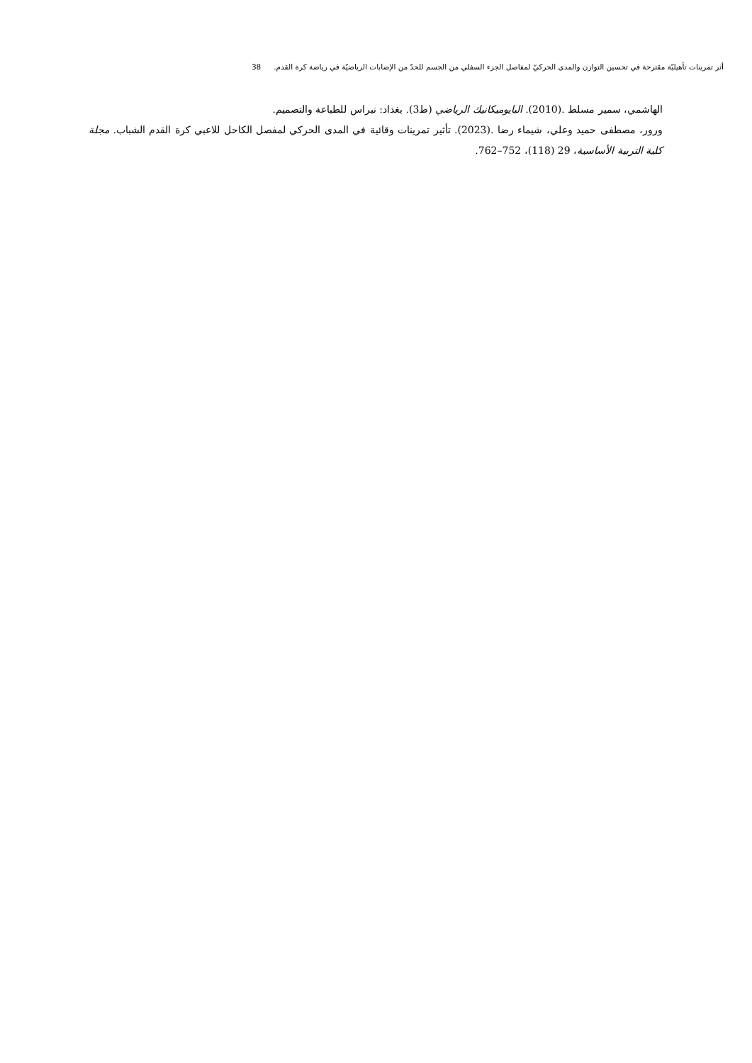أثر تمرينات تأهيليّة مقترحة في تحسين التوازن والمدى الحركيّ لمفاصل الجزء السفلي من الجسم للحدّ من الإصابات الرياضيّة في رياضة كرة القدم. 38
الهاشمي، سمير مسلط .(2010). البايوميكانيك الرياضي (ط3). بغداد: نبراس للطباعة والتصميم.
ورور، مصطفى حميد وعلي، شيماء رضا .(2023). تأثير تمرينات وقائية في المدى الحركي لمفصل الكاحل للاعبي كرة القدم الشباب. مجلة كلية التربية الأساسية، 29 (118)، 752–762.